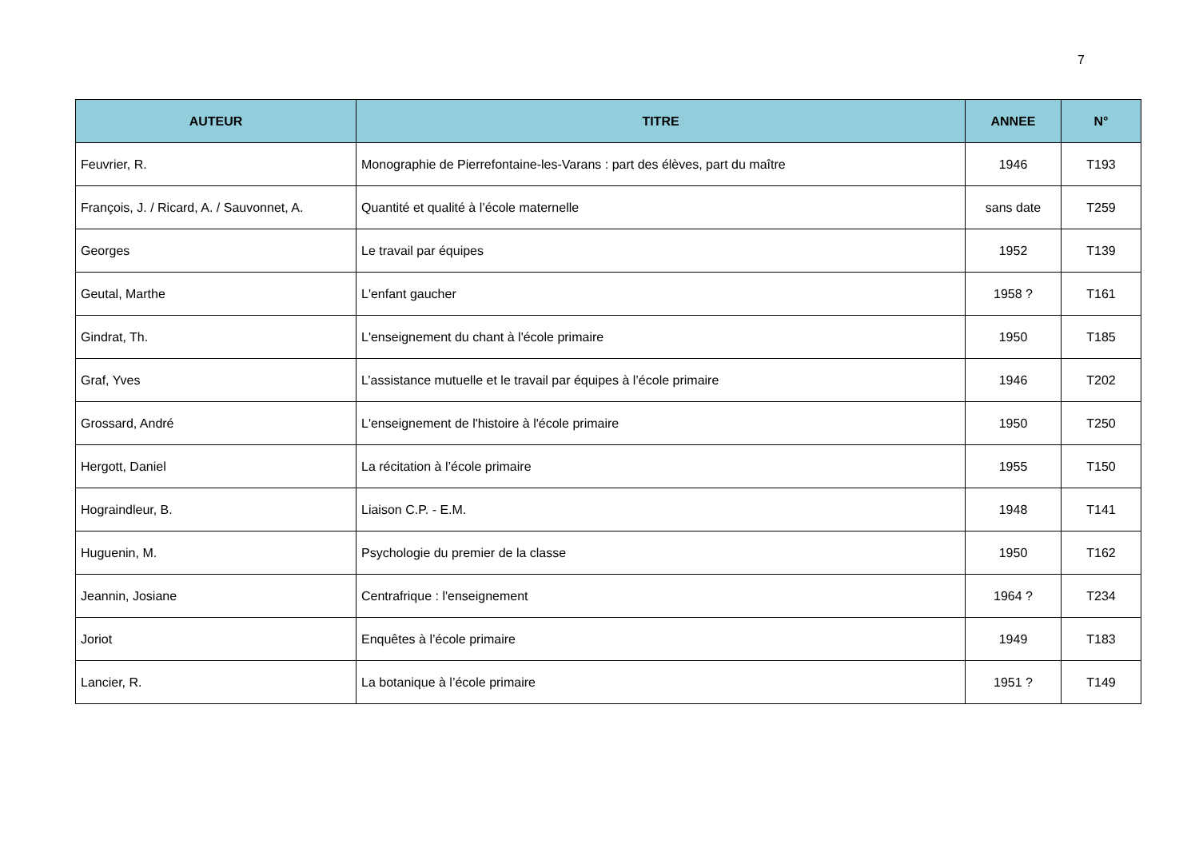7
| AUTEUR | TITRE | ANNEE | N° |
| --- | --- | --- | --- |
| Feuvrier, R. | Monographie de Pierrefontaine-les-Varans : part des élèves, part du maître | 1946 | T193 |
| François, J. / Ricard, A. / Sauvonnet, A. | Quantité et qualité à l’école maternelle | sans date | T259 |
| Georges | Le travail par équipes | 1952 | T139 |
| Geutal, Marthe | L'enfant gaucher | 1958 ? | T161 |
| Gindrat, Th. | L'enseignement du chant à l'école primaire | 1950 | T185 |
| Graf, Yves | L’assistance mutuelle et le travail par équipes à l’école primaire | 1946 | T202 |
| Grossard, André | L'enseignement de l'histoire à l'école primaire | 1950 | T250 |
| Hergott, Daniel | La récitation à l’école primaire | 1955 | T150 |
| Hograindleur, B. | Liaison C.P. - E.M. | 1948 | T141 |
| Huguenin, M. | Psychologie du premier de la classe | 1950 | T162 |
| Jeannin, Josiane | Centrafrique : l'enseignement | 1964 ? | T234 |
| Joriot | Enquêtes à l’école primaire | 1949 | T183 |
| Lancier, R. | La botanique à l’école primaire | 1951 ? | T149 |